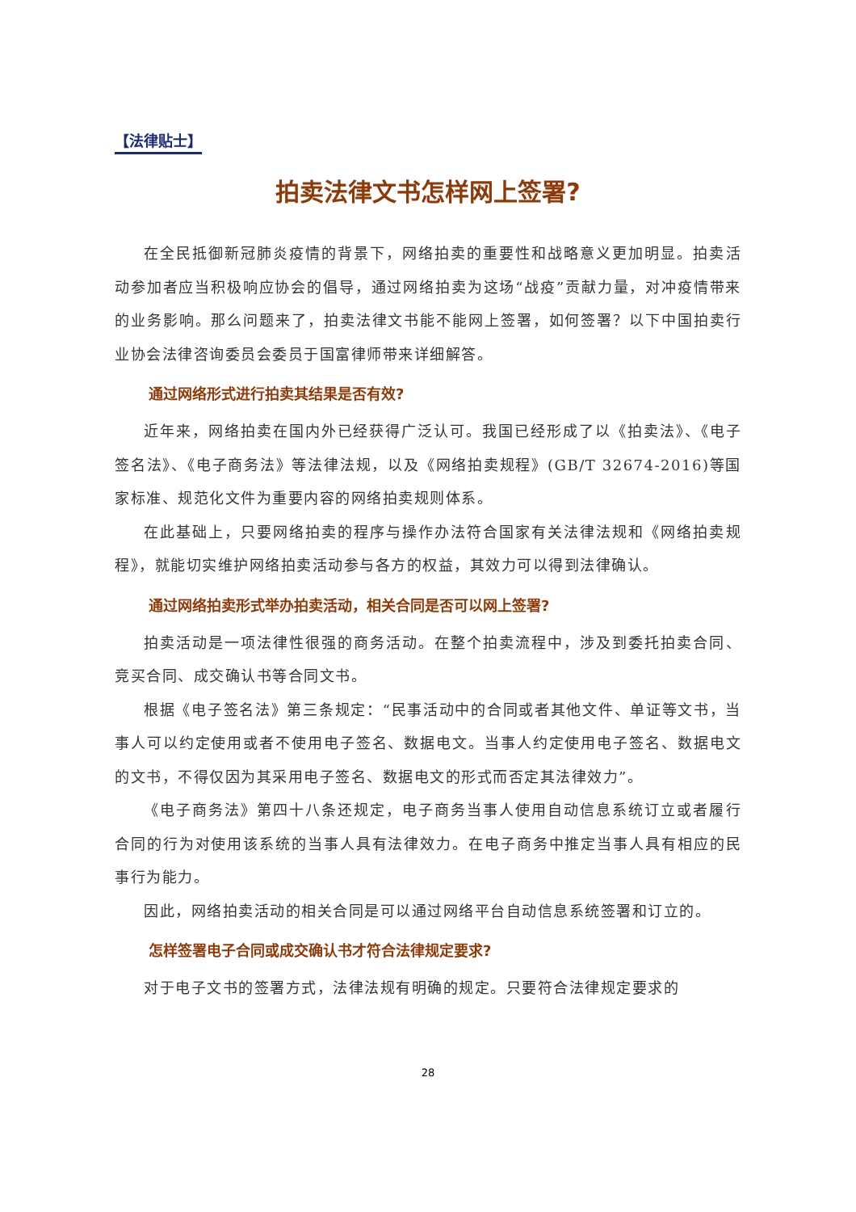【法律贴士】
拍卖法律文书怎样网上签署?
在全民抵御新冠肺炎疫情的背景下，网络拍卖的重要性和战略意义更加明显。拍卖活动参加者应当积极响应协会的倡导，通过网络拍卖为这场“战疫”贡献力量，对冲疫情带来的业务影响。那么问题来了，拍卖法律文书能不能网上签署，如何签署？以下中国拍卖行业协会法律咨询委员会委员于国富律师带来详细解答。
通过网络形式进行拍卖其结果是否有效?
近年来，网络拍卖在国内外已经获得广泛认可。我国已经形成了以《拍卖法》、《电子签名法》、《电子商务法》等法律法规，以及《网络拍卖规程》(GB/T 32674-2016)等国家标准、规范化文件为重要内容的网络拍卖规则体系。
在此基础上，只要网络拍卖的程序与操作办法符合国家有关法律法规和《网络拍卖规程》，就能切实维护网络拍卖活动参与各方的权益，其效力可以得到法律确认。
通过网络拍卖形式举办拍卖活动，相关合同是否可以网上签署?
拍卖活动是一项法律性很强的商务活动。在整个拍卖流程中，涉及到委托拍卖合同、竞买合同、成交确认书等合同文书。
根据《电子签名法》第三条规定：“民事活动中的合同或者其他文件、单证等文书，当事人可以约定使用或者不使用电子签名、数据电文。当事人约定使用电子签名、数据电文的文书，不得仅因为其采用电子签名、数据电文的形式而否定其法律效力”。
《电子商务法》第四十八条还规定，电子商务当事人使用自动信息系统订立或者履行合同的行为对使用该系统的当事人具有法律效力。在电子商务中推定当事人具有相应的民事行为能力。
因此，网络拍卖活动的相关合同是可以通过网络平台自动信息系统签署和订立的。
怎样签署电子合同或成交确认书才符合法律规定要求?
对于电子文书的签署方式，法律法规有明确的规定。只要符合法律规定要求的
28